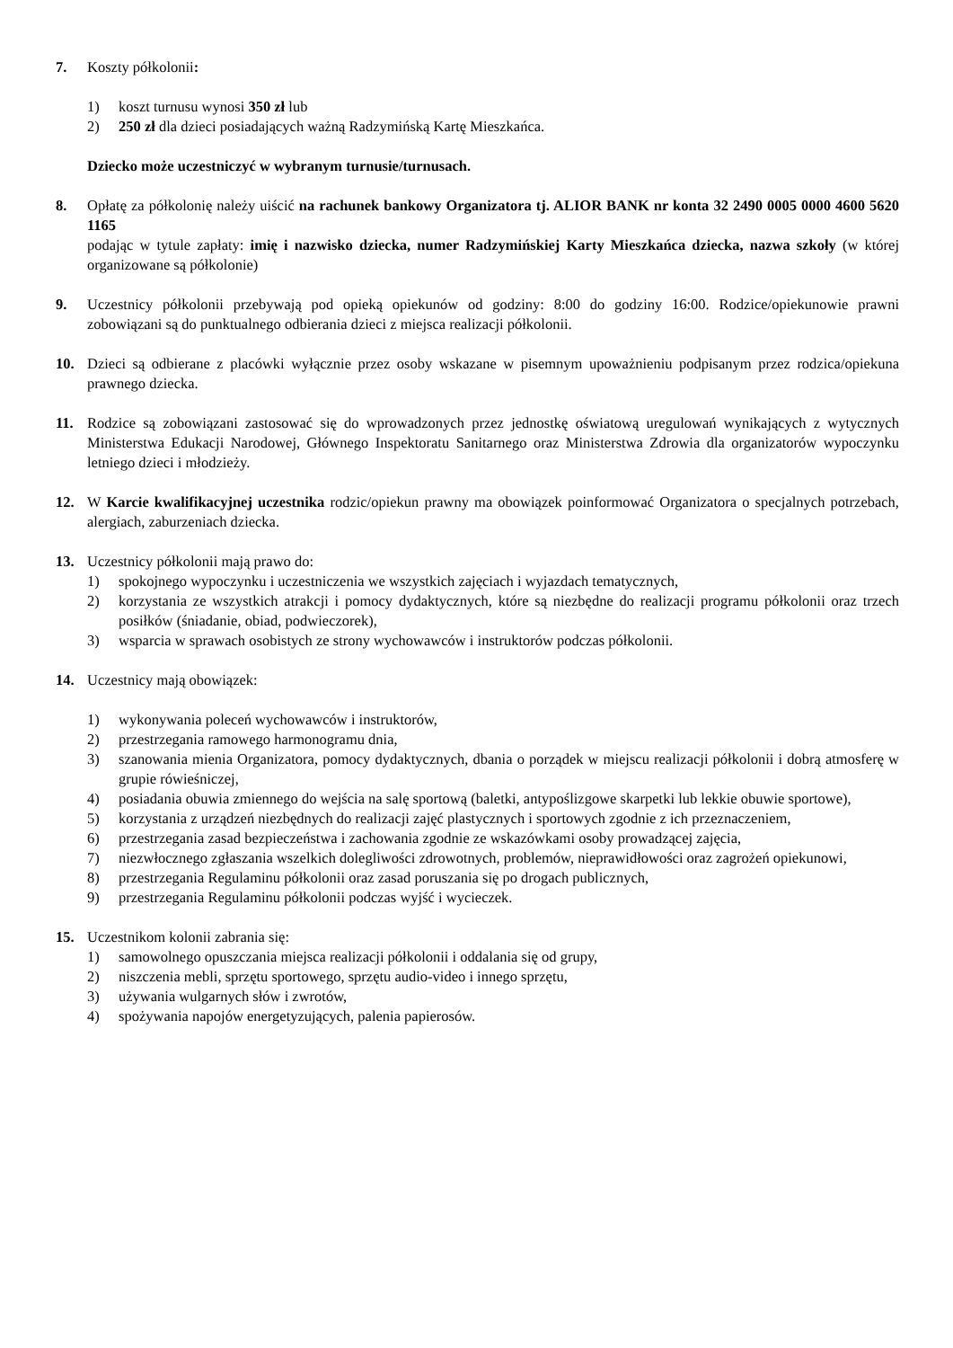7. Koszty półkolonii:
1) koszt turnusu wynosi 350 zł lub
2) 250 zł dla dzieci posiadających ważną Radzymińską Kartę Mieszkańca.
Dziecko może uczestniczyć w wybranym turnusie/turnusach.
8. Opłatę za półkolonię należy uiścić na rachunek bankowy Organizatora tj. ALIOR BANK nr konta 32 2490 0005 0000 4600 5620 1165
podając w tytule zapłaty: imię i nazwisko dziecka, numer Radzymińskiej Karty Mieszkańca dziecka, nazwa szkoły (w której organizowane są półkolonie)
9. Uczestnicy półkolonii przebywają pod opieką opiekunów od godziny: 8:00 do godziny 16:00. Rodzice/opiekunowie prawni zobowiązani są do punktualnego odbierania dzieci z miejsca realizacji półkolonii.
10. Dzieci są odbierane z placówki wyłącznie przez osoby wskazane w pisemnym upoważnieniu podpisanym przez rodzica/opiekuna prawnego dziecka.
11. Rodzice są zobowiązani zastosować się do wprowadzonych przez jednostkę oświatową uregulowań wynikających z wytycznych Ministerstwa Edukacji Narodowej, Głównego Inspektoratu Sanitarnego oraz Ministerstwa Zdrowia dla organizatorów wypoczynku letniego dzieci i młodzieży.
12. W Karcie kwalifikacyjnej uczestnika rodzic/opiekun prawny ma obowiązek poinformować Organizatora o specjalnych potrzebach, alergiach, zaburzeniach dziecka.
13. Uczestnicy półkolonii mają prawo do:
1) spokojnego wypoczynku i uczestniczenia we wszystkich zajęciach i wyjazdach tematycznych,
2) korzystania ze wszystkich atrakcji i pomocy dydaktycznych, które są niezbędne do realizacji programu półkolonii oraz trzech posiłków (śniadanie, obiad, podwieczorek),
3) wsparcia w sprawach osobistych ze strony wychowawców i instruktorów podczas półkolonii.
14. Uczestnicy mają obowiązek:
1) wykonywania poleceń wychowawców i instruktorów,
2) przestrzegania ramowego harmonogramu dnia,
3) szanowania mienia Organizatora, pomocy dydaktycznych, dbania o porządek w miejscu realizacji półkolonii i dobrą atmosferę w grupie rówieśniczej,
4) posiadania obuwia zmiennego do wejścia na salę sportową (baletki, antypoślizgowe skarpetki lub lekkie obuwie sportowe),
5) korzystania z urządzeń niezbędnych do realizacji zajęć plastycznych i sportowych zgodnie z ich przeznaczeniem,
6) przestrzegania zasad bezpieczeństwa i zachowania zgodnie ze wskazówkami osoby prowadzącej zajęcia,
7) niezwłocznego zgłaszania wszelkich dolegliwości zdrowotnych, problemów, nieprawidłowości oraz zagrożeń opiekunowi,
8) przestrzegania Regulaminu półkolonii oraz zasad poruszania się po drogach publicznych,
9) przestrzegania Regulaminu półkolonii podczas wyjść i wycieczek.
15. Uczestnikom kolonii zabrania się:
1) samowolnego opuszczania miejsca realizacji półkolonii i oddalania się od grupy,
2) niszczenia mebli, sprzętu sportowego, sprzętu audio-video i innego sprzętu,
3) używania wulgarnych słów i zwrotów,
4) spożywania napojów energetyzujących, palenia papierosów.